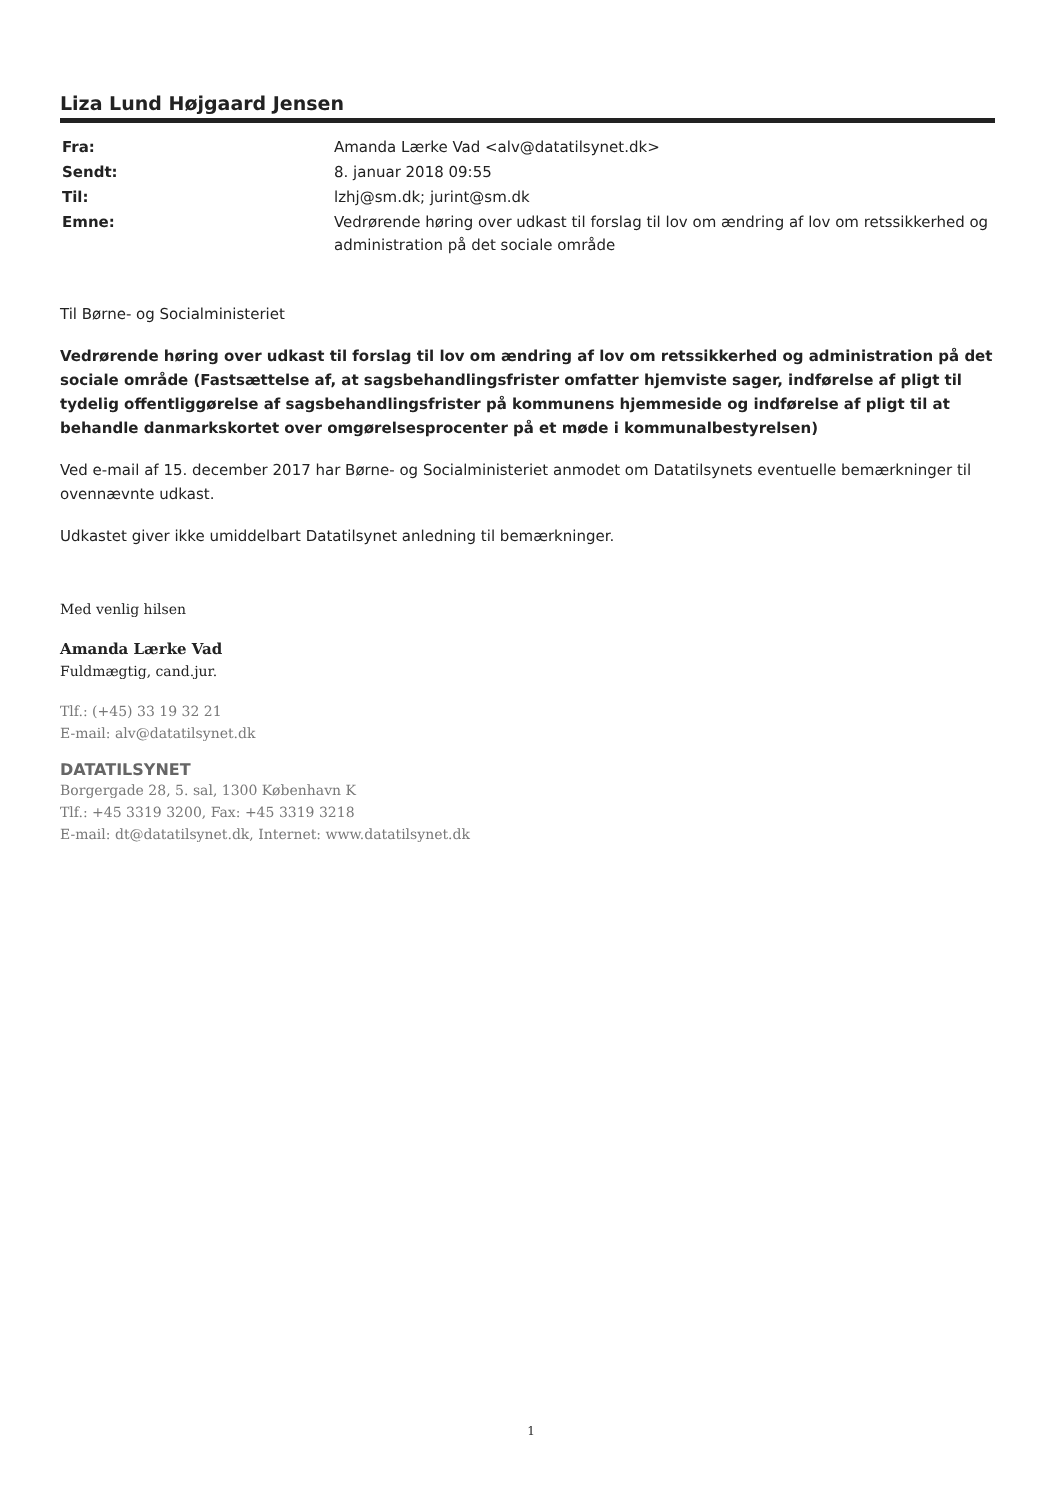Liza Lund Højgaard Jensen
| Fra: | Amanda Lærke Vad <alv@datatilsynet.dk> |
| Sendt: | 8. januar 2018 09:55 |
| Til: | lzhj@sm.dk; jurint@sm.dk |
| Emne: | Vedrørende høring over udkast til forslag til lov om ændring af lov om retssikkerhed og administration på det sociale område |
Til Børne- og Socialministeriet
Vedrørende høring over udkast til forslag til lov om ændring af lov om retssikkerhed og administration på det sociale område (Fastsættelse af, at sagsbehandlingsfrister omfatter hjemviste sager, indførelse af pligt til tydelig offentliggørelse af sagsbehandlingsfrister på kommunens hjemmeside og indførelse af pligt til at behandle danmarkskortet over omgørelsesprocenter på et møde i kommunalbestyrelsen)
Ved e-mail af 15. december 2017 har Børne- og Socialministeriet anmodet om Datatilsynets eventuelle bemærkninger til ovennævnte udkast.
Udkastet giver ikke umiddelbart Datatilsynet anledning til bemærkninger.
Med venlig hilsen
Amanda Lærke Vad
Fuldmægtig, cand.jur.
Tlf.: (+45) 33 19 32 21
E-mail: alv@datatilsynet.dk
DATATILSYNET
Borgergade 28, 5. sal, 1300 København K
Tlf.: +45 3319 3200, Fax: +45 3319 3218
E-mail: dt@datatilsynet.dk, Internet: www.datatilsynet.dk
1